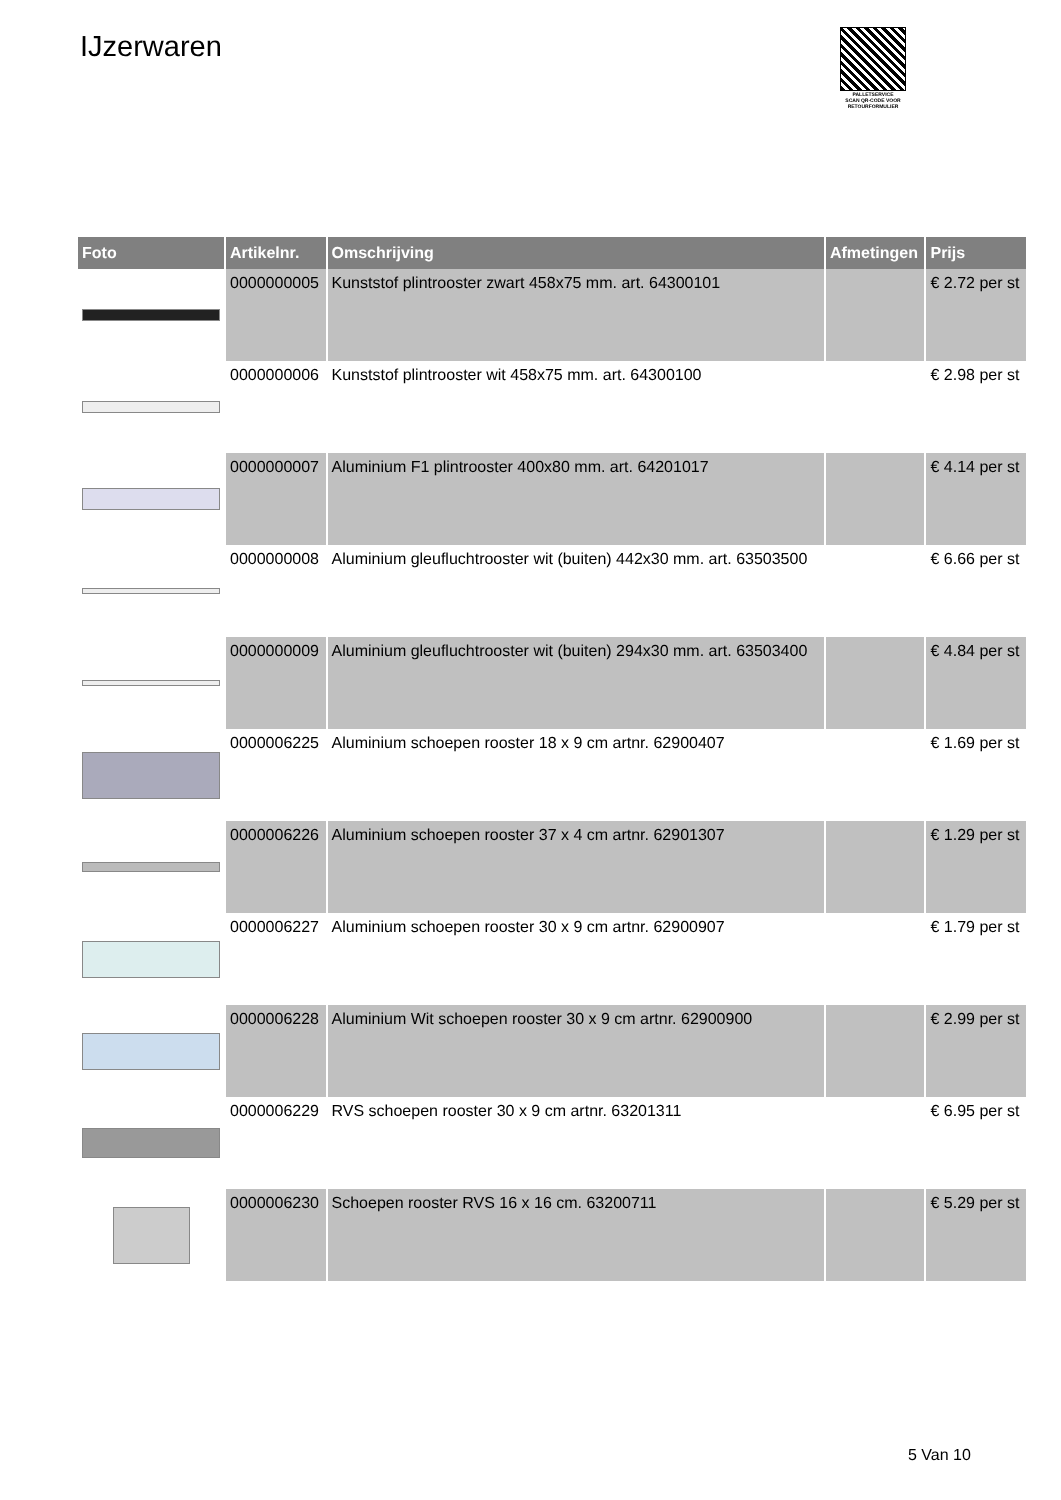IJzerwaren
PALLETSERVICE
SCAN QR-CODE VOOR RETOURFORMULIER
| Foto | Artikelnr. | Omschrijving | Afmetingen | Prijs |
| --- | --- | --- | --- | --- |
| | 0000000005 | Kunststof plintrooster zwart 458x75 mm. art. 64300101 | | € 2.72 per st |
| | 0000000006 | Kunststof plintrooster wit 458x75 mm. art. 64300100 | | € 2.98 per st |
| | 0000000007 | Aluminium F1 plintrooster 400x80 mm. art. 64201017 | | € 4.14 per st |
| | 0000000008 | Aluminium gleufluchtrooster wit (buiten) 442x30 mm. art. 63503500 | | € 6.66 per st |
| | 0000000009 | Aluminium gleufluchtrooster wit (buiten) 294x30 mm. art. 63503400 | | € 4.84 per st |
| | 0000006225 | Aluminium schoepen rooster 18 x 9 cm artnr. 62900407 | | € 1.69 per st |
| | 0000006226 | Aluminium schoepen rooster 37 x 4 cm artnr. 62901307 | | € 1.29 per st |
| | 0000006227 | Aluminium schoepen rooster 30 x 9 cm artnr. 62900907 | | € 1.79 per st |
| | 0000006228 | Aluminium Wit schoepen rooster 30 x 9 cm artnr. 62900900 | | € 2.99 per st |
| | 0000006229 | RVS schoepen rooster 30 x 9 cm artnr. 63201311 | | € 6.95 per st |
| | 0000006230 | Schoepen rooster RVS 16 x 16 cm. 63200711 | | € 5.29 per st |
5 Van 10